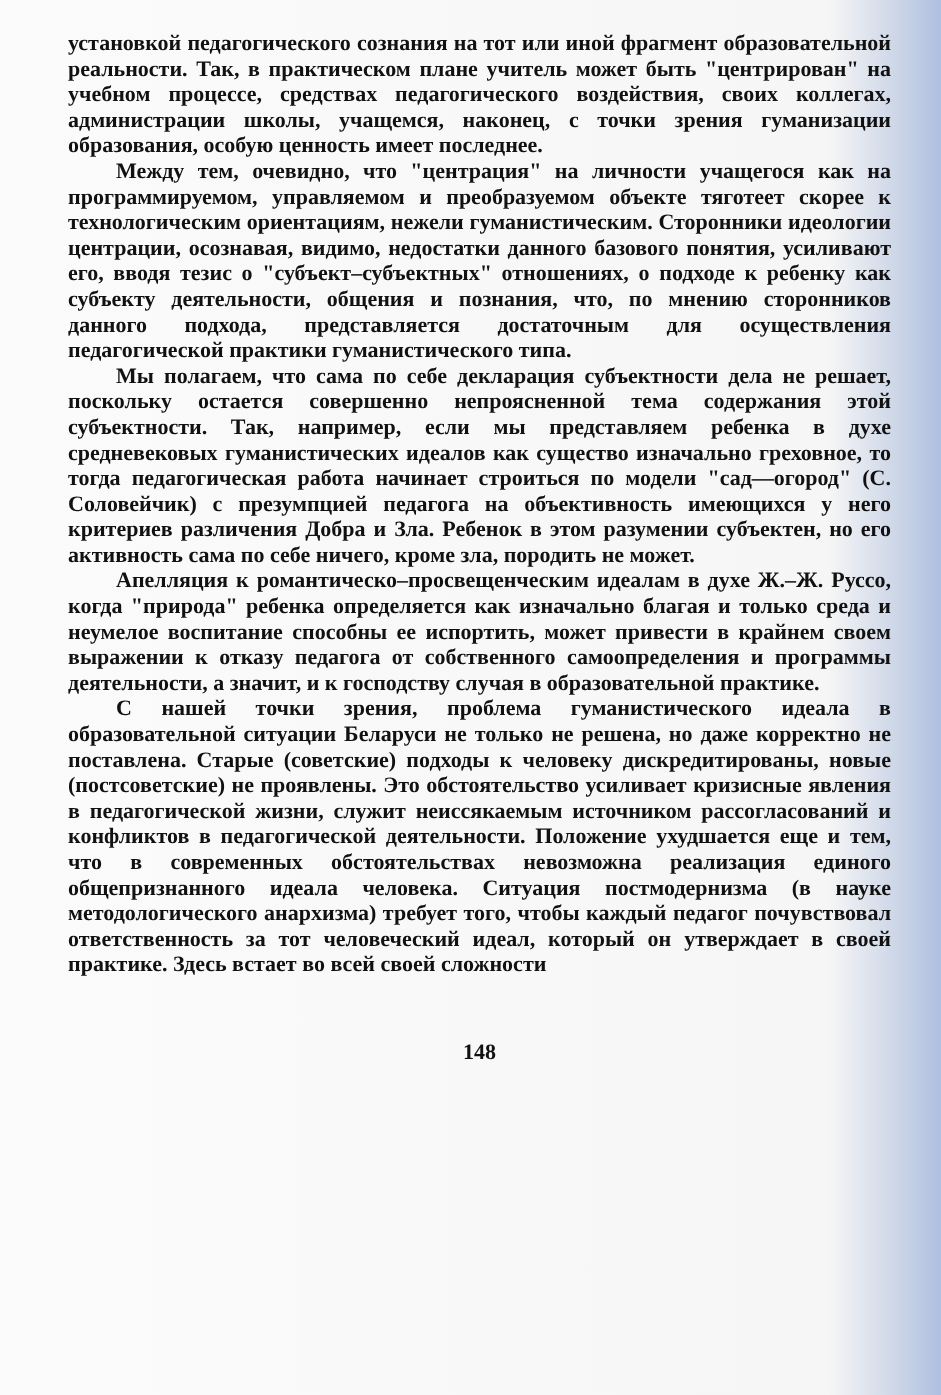установкой педагогического сознания на тот или иной фрагмент образовательной реальности. Так, в практическом плане учитель может быть "центрирован" на учебном процессе, средствах педагогического воздействия, своих коллегах, администрации школы, учащемся, наконец, с точки зрения гуманизации образования, особую ценность имеет последнее.
Между тем, очевидно, что "центрация" на личности учащегося как на программируемом, управляемом и преобразуемом объекте тяготеет скорее к технологическим ориентациям, нежели гуманистическим. Сторонники идеологии центрации, осознавая, видимо, недостатки данного базового понятия, усиливают его, вводя тезис о "субъект–субъектных" отношениях, о подходе к ребенку как субъекту деятельности, общения и познания, что, по мнению сторонников данного подхода, представляется достаточным для осуществления педагогической практики гуманистического типа.
Мы полагаем, что сама по себе декларация субъектности дела не решает, поскольку остается совершенно непроясненной тема содержания этой субъектности. Так, например, если мы представляем ребенка в духе средневековых гуманистических идеалов как существо изначально греховное, то тогда педагогическая работа начинает строиться по модели "сад—огород" (С. Соловейчик) с презумпцией педагога на объективность имеющихся у него критериев различения Добра и Зла. Ребенок в этом разумении субъектен, но его активность сама по себе ничего, кроме зла, породить не может.
Апелляция к романтическо–просвещенческим идеалам в духе Ж.–Ж. Руссо, когда "природа" ребенка определяется как изначально благая и только среда и неумелое воспитание способны ее испортить, может привести в крайнем своем выражении к отказу педагога от собственного самоопределения и программы деятельности, а значит, и к господству случая в образовательной практике.
С нашей точки зрения, проблема гуманистического идеала в образовательной ситуации Беларуси не только не решена, но даже корректно не поставлена. Старые (советские) подходы к человеку дискредитированы, новые (постсоветские) не проявлены. Это обстоятельство усиливает кризисные явления в педагогической жизни, служит неиссякаемым источником рассогласований и конфликтов в педагогической деятельности. Положение ухудшается еще и тем, что в современных обстоятельствах невозможна реализация единого общепризнанного идеала человека. Ситуация постмодернизма (в науке методологического анархизма) требует того, чтобы каждый педагог почувствовал ответственность за тот человеческий идеал, который он утверждает в своей практике. Здесь встает во всей своей сложности
148